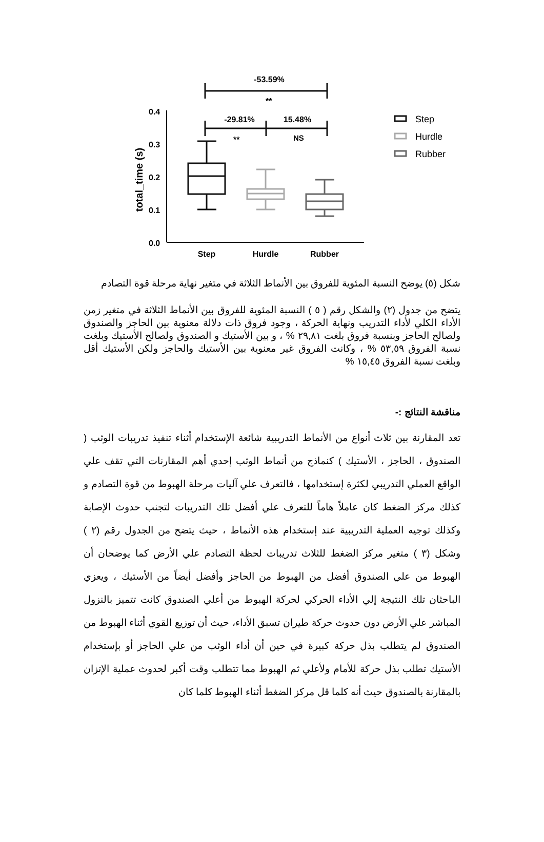-53.59%
**
-29.81%
15.48%
**
NS
0.4
0.3
0.2
0.1
0.0
total_time (s)
Step
Hurdle
Rubber
Step
Hurdle
Rubber
شكل (٥) يوضح النسبة المئوية للفروق بين الأنماط الثلاثة في متغير نهاية مرحلة قوة التصادم
يتضح من جدول (٢) والشكل رقم ( ٥ ) النسبة المئوية للفروق بين الأنماط الثلاثة في متغير زمن الأداء الكلي لأداء التدريب ونهاية الحركة ، وجود فروق ذات دلالة معنوية بين الحاجز والصندوق ولصالح الحاجز وبنسبة فروق بلغت ٢٩,٨١ % ، و بين الأستيك و الصندوق ولصالح الأستيك وبلغت نسبة الفروق ٥٣,٥٩ % ، وكانت الفروق غير معنوية بين الأستيك والحاجز ولكن الأستيك أقل وبلغت نسبة الفروق ١٥,٤٥ %
مناقشة النتائج :-
تعد المقارنة بين ثلاث أنواع من الأنماط التدريبية شائعة الإستخدام أثناء تنفيذ تدريبات الوثب ( الصندوق ، الحاجز ، الأستيك ) كنماذج من أنماط الوثب إحدي أهم المقارنات التي تقف علي الواقع العملي التدريبي لكثرة إستخدامها ، فالتعرف علي آليات مرحلة الهبوط من قوة التصادم و كذلك مركز الضغط كان عاملاً هاماً للتعرف علي أفضل تلك التدريبات لتجنب حدوث الإصابة وكذلك توجيه العملية التدريبية عند إستخدام هذه الأنماط ، حيث يتضح من الجدول رقم (٢ ) وشكل (٣ ) متغير مركز الضغط للثلاث تدريبات لحظة التصادم علي الأرض كما يوضحان أن الهبوط من علي الصندوق أفضل من الهبوط من الحاجز وأفضل أيضاً من الأستيك ، ويعزي الباحثان تلك النتيجة إلي الأداء الحركي لحركة الهبوط من أعلي الصندوق كانت تتميز بالنزول المباشر علي الأرض دون حدوث حركة طيران تسبق الأداء، حيث أن توزيع القوي أثناء الهبوط من الصندوق لم يتطلب بذل حركة كبيرة في حين أن أداء الوثب من علي الحاجز أو بإستخدام الأستيك تطلب بذل حركة للأمام ولأعلي ثم الهبوط مما تتطلب وقت أكبر لحدوث عملية الإتزان بالمقارنة بالصندوق حيث أنه كلما قل مركز الضغط أثناء الهبوط كلما كان